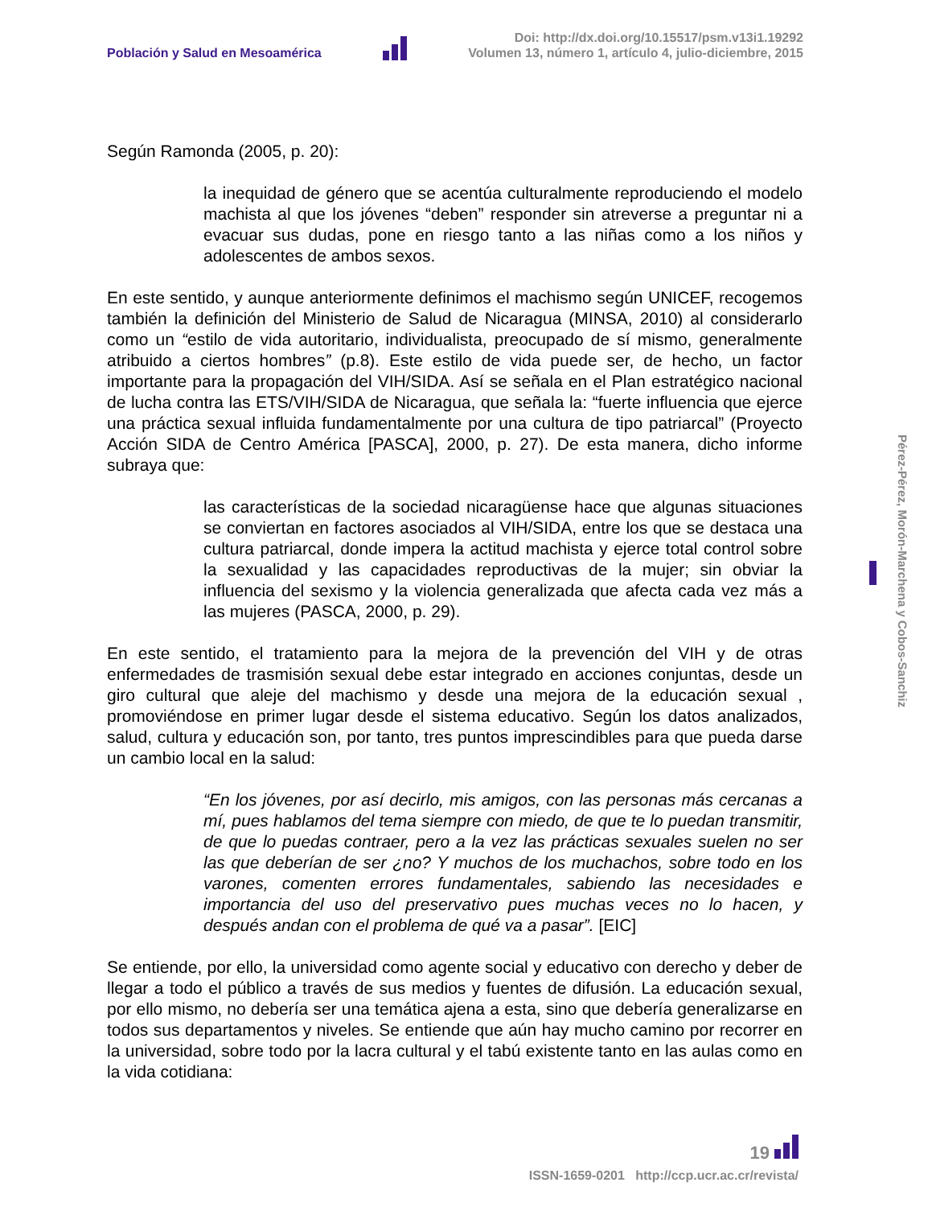Población y Salud en Mesoamérica
Doi: http://dx.doi.org/10.15517/psm.v13i1.19292
Volumen 13, número 1, artículo 4, julio-diciembre, 2015
Según Ramonda (2005, p. 20):
la inequidad de género que se acentúa culturalmente reproduciendo el modelo machista al que los jóvenes “deben” responder sin atreverse a preguntar ni a evacuar sus dudas, pone en riesgo tanto a las niñas como a los niños y adolescentes de ambos sexos.
En este sentido, y aunque anteriormente definimos el machismo según UNICEF, recogemos también la definición del Ministerio de Salud de Nicaragua (MINSA, 2010) al considerarlo como un “estilo de vida autoritario, individualista, preocupado de sí mismo, generalmente atribuido a ciertos hombres” (p.8). Este estilo de vida puede ser, de hecho, un factor importante para la propagación del VIH/SIDA. Así se señala en el Plan estratégico nacional de lucha contra las ETS/VIH/SIDA de Nicaragua, que señala la: “fuerte influencia que ejerce una práctica sexual influida fundamentalmente por una cultura de tipo patriarcal” (Proyecto Acción SIDA de Centro América [PASCA], 2000, p. 27). De esta manera, dicho informe subraya que:
las características de la sociedad nicaragüense hace que algunas situaciones se conviertan en factores asociados al VIH/SIDA, entre los que se destaca una cultura patriarcal, donde impera la actitud machista y ejerce total control sobre la sexualidad y las capacidades reproductivas de la mujer; sin obviar la influencia del sexismo y la violencia generalizada que afecta cada vez más a las mujeres (PASCA, 2000, p. 29).
En este sentido, el tratamiento para la mejora de la prevención del VIH y de otras enfermedades de trasmisión sexual debe estar integrado en acciones conjuntas, desde un giro cultural que aleje del machismo y desde una mejora de la educación sexual , promoviéndose en primer lugar desde el sistema educativo. Según los datos analizados, salud, cultura y educación son, por tanto, tres puntos imprescindibles para que pueda darse un cambio local en la salud:
“En los jóvenes, por así decirlo, mis amigos, con las personas más cercanas a mí, pues hablamos del tema siempre con miedo, de que te lo puedan transmitir, de que lo puedas contraer, pero a la vez las prácticas sexuales suelen no ser las que deberían de ser ¿no? Y muchos de los muchachos, sobre todo en los varones, comenten errores fundamentales, sabiendo las necesidades e importancia del uso del preservativo pues muchas veces no lo hacen, y después andan con el problema de qué va a pasar”. [EIC]
Se entiende, por ello, la universidad como agente social y educativo con derecho y deber de llegar a todo el público a través de sus medios y fuentes de difusión. La educación sexual, por ello mismo, no debería ser una temática ajena a esta, sino que debería generalizarse en todos sus departamentos y niveles. Se entiende que aún hay mucho camino por recorrer en la universidad, sobre todo por la lacra cultural y el tabú existente tanto en las aulas como en la vida cotidiana:
Pérez-Pérez, Morón-Marchena y Cobos-Sanchiz
19
ISSN-1659-0201 http://ccp.ucr.ac.cr/revista/